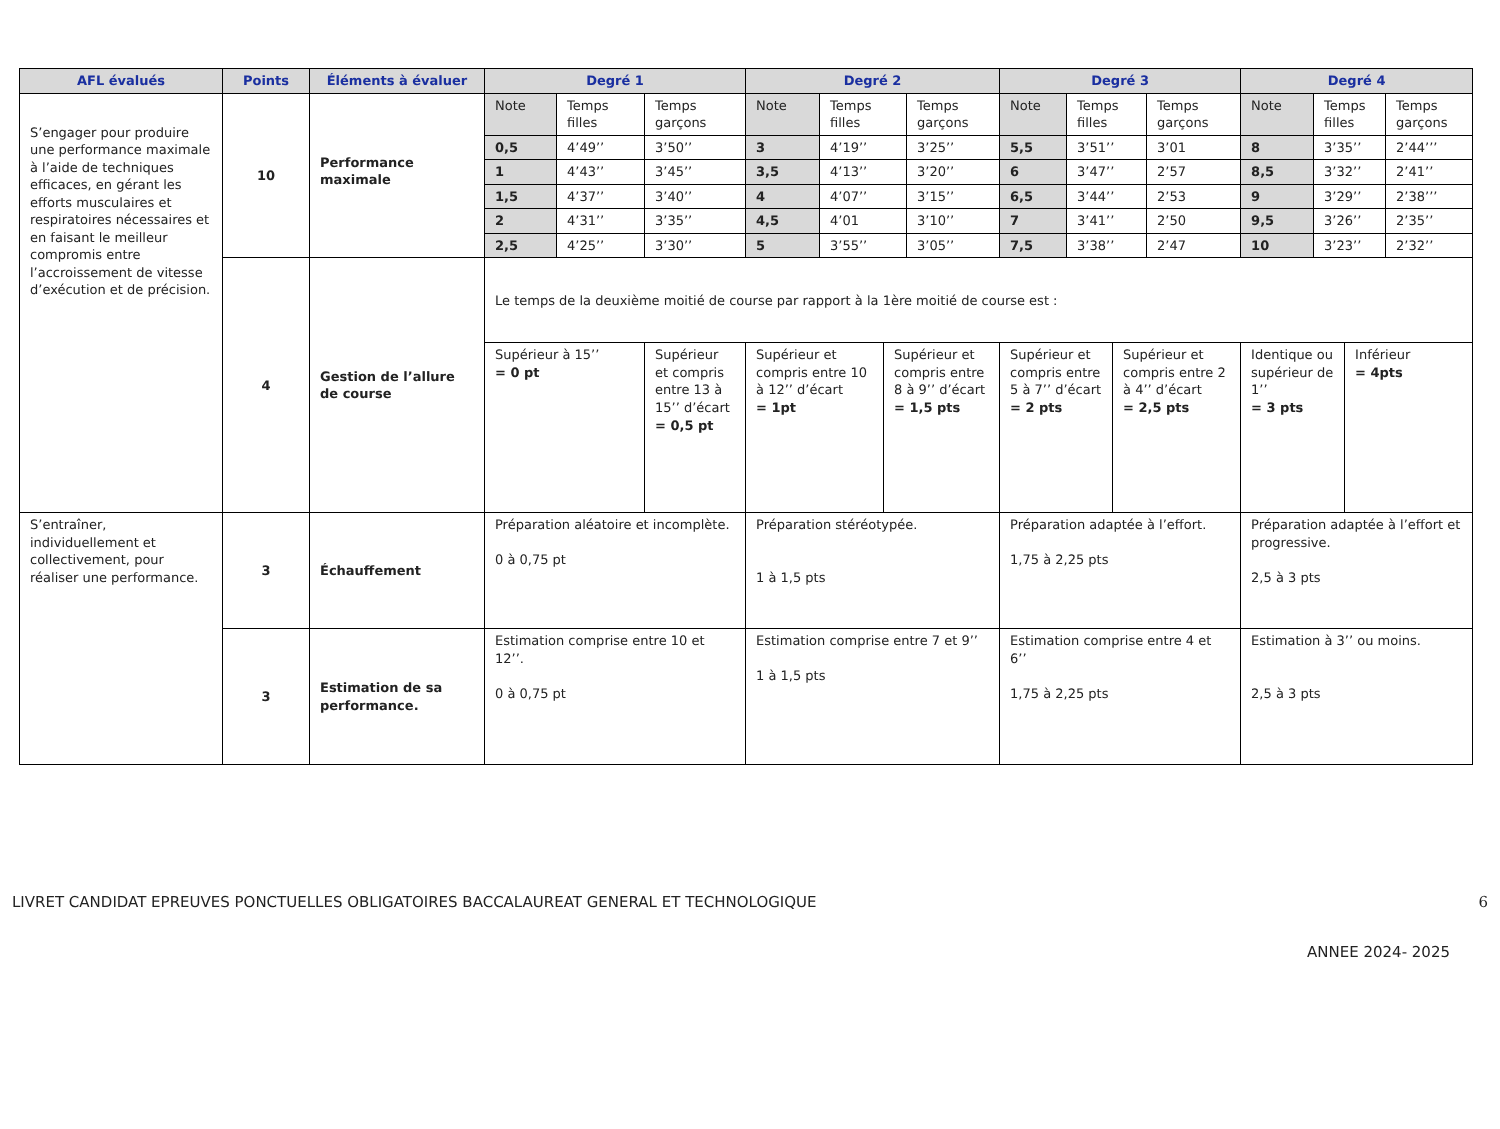| AFL évalués | Points | Éléments à évaluer | Degré 1 | | | Degré 2 | | | | Degré 3 | | | | Degré 4 | | | |
| --- | --- | --- | --- | --- | --- | --- | --- | --- | --- | --- | --- | --- | --- | --- | --- | --- | --- |
| S’engager pour produire une performance maximale à l’aide de techniques efficaces, en gérant les efforts musculaires et respiratoires nécessaires et en faisant le meilleur compromis entre l’accroissement de vitesse d’exécution et de précision. | 10 | Performance maximale | Note | Temps filles | Temps garçons | Note | Temps filles | | Temps garçons | Note | Temps filles | | Temps garçons | Note | Temps filles | | Temps garçons |
| | | | 0,5 | 4’49’’ | 3’50’’ | 3 | 4’19’’ | | 3’25’’ | 5,5 | 3’51’’ | | 3’01 | 8 | 3’35’’ | | 2’44’’’ |
| | | | 1 | 4’43’’ | 3’45’’ | 3,5 | 4’13’’ | | 3’20’’ | 6 | 3’47’’ | | 2’57 | 8,5 | 3’32’’ | | 2’41’’ |
| | | | 1,5 | 4’37’’ | 3’40’’ | 4 | 4’07’’ | | 3’15’’ | 6,5 | 3’44’’ | | 2’53 | 9 | 3’29’’ | | 2’38’’’ |
| | | | 2 | 4’31’’ | 3’35’’ | 4,5 | 4’01 | | 3’10’’ | 7 | 3’41’’ | | 2’50 | 9,5 | 3’26’’ | | 2’35’’ |
| | | | 2,5 | 4’25’’ | 3’30’’ | 5 | 3’55’’ | | 3’05’’ | 7,5 | 3’38’’ | | 2’47 | 10 | 3’23’’ | | 2’32’’ |
| | 4 | Gestion de l’allure de course | Le temps de la deuxième moitié de course par rapport à la 1ère moitié de course est : | | | | | | | | | | | | | | |
| | | | Supérieur à 15’’ = 0 pt | | Supérieur et compris entre 13 à 15’’ d’écart = 0,5 pt | Supérieur et compris entre 10 à 12’’ d’écart = 1pt | | Supérieur et compris entre 8 à 9’’ d’écart = 1,5 pts | | Supérieur et compris entre 5 à 7’’ d’écart = 2 pts | | Supérieur et compris entre 2 à 4’’ d’écart = 2,5 pts | | Identique ou supérieur de 1’’ = 3 pts | | Inférieur = 4pts | |
| S’entraîner, individuellement et collectivement, pour réaliser une performance. | 3 | Échauffement | Préparation aléatoire et incomplète. 0 à 0,75 pt | | | Préparation stéréotypée. 1 à 1,5 pts | | | | Préparation adaptée à l’effort. 1,75 à 2,25 pts | | | | Préparation adaptée à l’effort et progressive. 2,5 à 3 pts | | | |
| | 3 | Estimation de sa performance. | Estimation comprise entre 10 et 12’’. 0 à 0,75 pt | | | Estimation comprise entre 7 et 9’’ 1 à 1,5 pts | | | | Estimation comprise entre 4 et 6’’ 1,75 à 2,25 pts | | | | Estimation à 3’’ ou moins. 2,5 à 3 pts | | | |
LIVRET CANDIDAT EPREUVES PONCTUELLES OBLIGATOIRES BACCALAUREAT GENERAL ET TECHNOLOGIQUE 6
ANNEE 2024- 2025